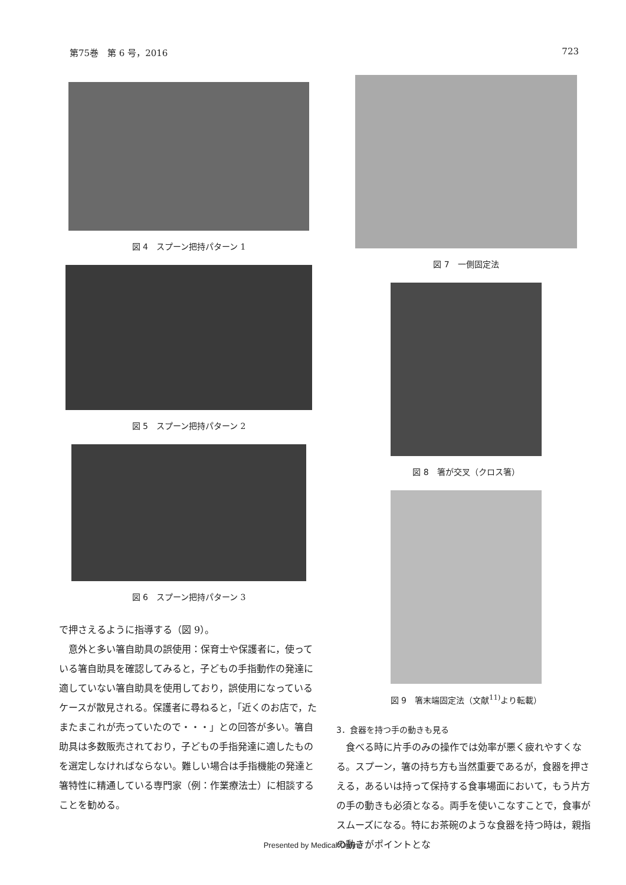第75巻　第 6 号，2016 723
図 4 スプーン把持パターン 1
図 5 スプーン把持パターン 2
図 6 スプーン把持パターン 3
で押さえるように指導する（図 9）。
意外と多い箸自助具の誤使用：保育士や保護者に，使っている箸自助具を確認してみると，子どもの手指動作の発達に適していない箸自助具を使用しており，誤使用になっているケースが散見される。保護者に尋ねると，「近くのお店で，たまたまこれが売っていたので・・・」との回答が多い。箸自助具は多数販売されており，子どもの手指発達に適したものを選定しなければならない。難しい場合は手指機能の発達と箸特性に精通している専門家（例：作業療法士）に相談することを勧める。
図 7 一側固定法
図 8 箸が交叉（クロス箸）
図 9 箸末端固定法（文献<sup>11)</sup>より転載）
3．食器を持つ手の動きも見る
食べる時に片手のみの操作では効率が悪く疲れやすくなる。スプーン，箸の持ち方も当然重要であるが，食器を押さえる，あるいは持って保持する食事場面において，もう片方の手の動きも必須となる。両手を使いこなすことで，食事がスムーズになる。特にお茶碗のような食器を持つ時は，親指の動きがポイントとな
Presented by Medical*Online